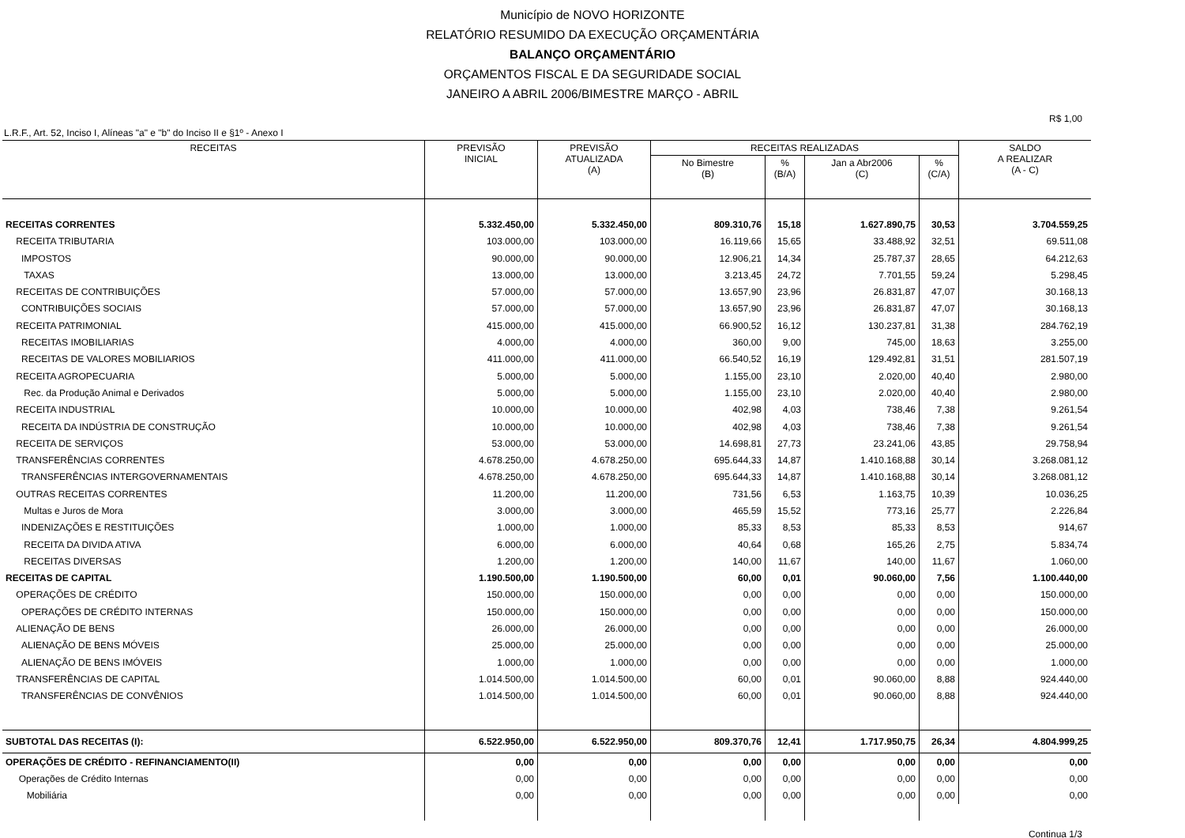Município de NOVO HORIZONTE
RELATÓRIO RESUMIDO DA EXECUÇÃO ORÇAMENTÁRIA
BALANÇO ORÇAMENTÁRIO
ORÇAMENTOS FISCAL E DA SEGURIDADE SOCIAL
JANEIRO A ABRIL 2006/BIMESTRE MARÇO - ABRIL
R$ 1,00
L.R.F., Art. 52, Inciso I, Alíneas "a" e "b" do Inciso II e §1º - Anexo I
| RECEITAS | PREVISÃO INICIAL | PREVISÃO ATUALIZADA (A) | RECEITAS REALIZADAS | | | | SALDO A REALIZAR (A - C) |
| --- | --- | --- | --- | --- | --- | --- | --- |
| | | | No Bimestre (B) | % (B/A) | Jan a Abr2006 (C) | % (C/A) | |
| RECEITAS CORRENTES | 5.332.450,00 | 5.332.450,00 | 809.310,76 | 15,18 | 1.627.890,75 | 30,53 | 3.704.559,25 |
| RECEITA TRIBUTARIA | 103.000,00 | 103.000,00 | 16.119,66 | 15,65 | 33.488,92 | 32,51 | 69.511,08 |
| IMPOSTOS | 90.000,00 | 90.000,00 | 12.906,21 | 14,34 | 25.787,37 | 28,65 | 64.212,63 |
| TAXAS | 13.000,00 | 13.000,00 | 3.213,45 | 24,72 | 7.701,55 | 59,24 | 5.298,45 |
| RECEITAS DE CONTRIBUIÇÕES | 57.000,00 | 57.000,00 | 13.657,90 | 23,96 | 26.831,87 | 47,07 | 30.168,13 |
| CONTRIBUIÇÕES SOCIAIS | 57.000,00 | 57.000,00 | 13.657,90 | 23,96 | 26.831,87 | 47,07 | 30.168,13 |
| RECEITA PATRIMONIAL | 415.000,00 | 415.000,00 | 66.900,52 | 16,12 | 130.237,81 | 31,38 | 284.762,19 |
| RECEITAS IMOBILIARIAS | 4.000,00 | 4.000,00 | 360,00 | 9,00 | 745,00 | 18,63 | 3.255,00 |
| RECEITAS DE VALORES MOBILIARIOS | 411.000,00 | 411.000,00 | 66.540,52 | 16,19 | 129.492,81 | 31,51 | 281.507,19 |
| RECEITA AGROPECUARIA | 5.000,00 | 5.000,00 | 1.155,00 | 23,10 | 2.020,00 | 40,40 | 2.980,00 |
| Rec. da Produção Animal e Derivados | 5.000,00 | 5.000,00 | 1.155,00 | 23,10 | 2.020,00 | 40,40 | 2.980,00 |
| RECEITA INDUSTRIAL | 10.000,00 | 10.000,00 | 402,98 | 4,03 | 738,46 | 7,38 | 9.261,54 |
| RECEITA DA INDÚSTRIA DE CONSTRUÇÃO | 10.000,00 | 10.000,00 | 402,98 | 4,03 | 738,46 | 7,38 | 9.261,54 |
| RECEITA DE SERVIÇOS | 53.000,00 | 53.000,00 | 14.698,81 | 27,73 | 23.241,06 | 43,85 | 29.758,94 |
| TRANSFERÊNCIAS CORRENTES | 4.678.250,00 | 4.678.250,00 | 695.644,33 | 14,87 | 1.410.168,88 | 30,14 | 3.268.081,12 |
| TRANSFERÊNCIAS INTERGOVERNAMENTAIS | 4.678.250,00 | 4.678.250,00 | 695.644,33 | 14,87 | 1.410.168,88 | 30,14 | 3.268.081,12 |
| OUTRAS RECEITAS CORRENTES | 11.200,00 | 11.200,00 | 731,56 | 6,53 | 1.163,75 | 10,39 | 10.036,25 |
| Multas e Juros de Mora | 3.000,00 | 3.000,00 | 465,59 | 15,52 | 773,16 | 25,77 | 2.226,84 |
| INDENIZAÇÕES E RESTITUIÇÕES | 1.000,00 | 1.000,00 | 85,33 | 8,53 | 85,33 | 8,53 | 914,67 |
| RECEITA DA DIVIDA ATIVA | 6.000,00 | 6.000,00 | 40,64 | 0,68 | 165,26 | 2,75 | 5.834,74 |
| RECEITAS DIVERSAS | 1.200,00 | 1.200,00 | 140,00 | 11,67 | 140,00 | 11,67 | 1.060,00 |
| RECEITAS DE CAPITAL | 1.190.500,00 | 1.190.500,00 | 60,00 | 0,01 | 90.060,00 | 7,56 | 1.100.440,00 |
| OPERAÇÕES DE CRÉDITO | 150.000,00 | 150.000,00 | 0,00 | 0,00 | 0,00 | 0,00 | 150.000,00 |
| OPERAÇÕES DE CRÉDITO INTERNAS | 150.000,00 | 150.000,00 | 0,00 | 0,00 | 0,00 | 0,00 | 150.000,00 |
| ALIENAÇÃO DE BENS | 26.000,00 | 26.000,00 | 0,00 | 0,00 | 0,00 | 0,00 | 26.000,00 |
| ALIENAÇÃO DE BENS MÓVEIS | 25.000,00 | 25.000,00 | 0,00 | 0,00 | 0,00 | 0,00 | 25.000,00 |
| ALIENAÇÃO DE BENS IMÓVEIS | 1.000,00 | 1.000,00 | 0,00 | 0,00 | 0,00 | 0,00 | 1.000,00 |
| TRANSFERÊNCIAS DE CAPITAL | 1.014.500,00 | 1.014.500,00 | 60,00 | 0,01 | 90.060,00 | 8,88 | 924.440,00 |
| TRANSFERÊNCIAS DE CONVÊNIOS | 1.014.500,00 | 1.014.500,00 | 60,00 | 0,01 | 90.060,00 | 8,88 | 924.440,00 |
| SUBTOTAL DAS RECEITAS (I): | 6.522.950,00 | 6.522.950,00 | 809.370,76 | 12,41 | 1.717.950,75 | 26,34 | 4.804.999,25 |
| OPERAÇÕES DE CRÉDITO - REFINANCIAMENTO(II) | 0,00 | 0,00 | 0,00 | 0,00 | 0,00 | 0,00 | 0,00 |
| Operações de Crédito Internas | 0,00 | 0,00 | 0,00 | 0,00 | 0,00 | 0,00 | 0,00 |
| Mobiliária | 0,00 | 0,00 | 0,00 | 0,00 | 0,00 | 0,00 | 0,00 |
Continua 1/3